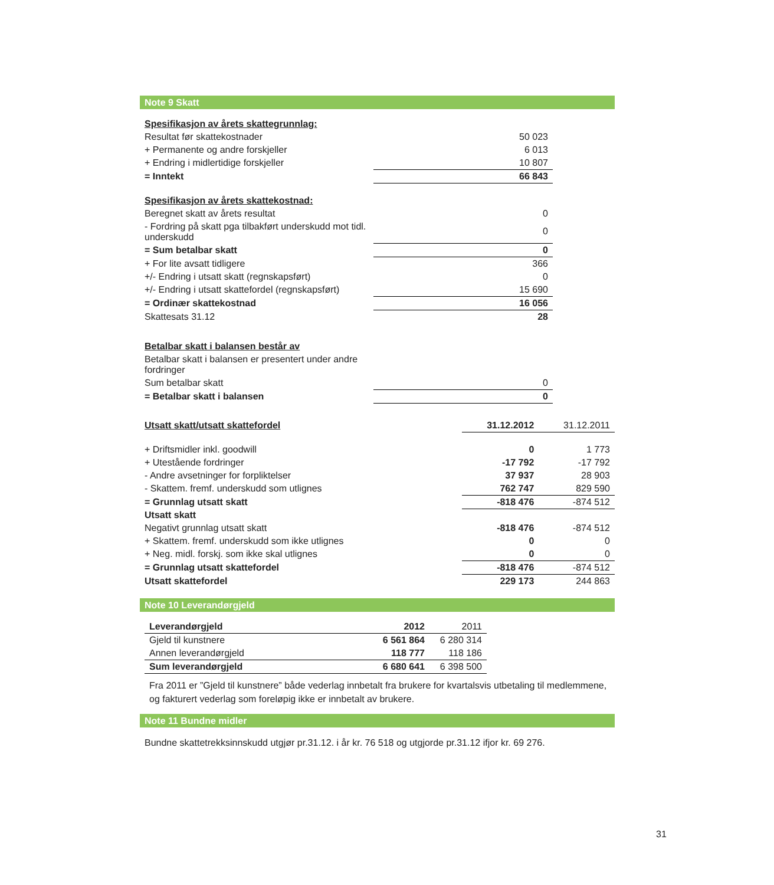Note 9 Skatt
| Spesifikasjon av årets skattegrunnlag: | |
| Resultat før skattekostnader | 50 023 |
| + Permanente og andre forskjeller | 6 013 |
| + Endring i midlertidige forskjeller | 10 807 |
| = Inntekt | 66 843 |
| Spesifikasjon av årets skattekostnad: | |
| Beregnet skatt av årets resultat | 0 |
| - Fordring på skatt pga tilbakført underskudd mot tidl. underskudd | 0 |
| = Sum betalbar skatt | 0 |
| + For lite avsatt tidligere | 366 |
| +/- Endring i utsatt skatt (regnskapsført) | 0 |
| +/- Endring i utsatt skattefordel (regnskapsført) | 15 690 |
| = Ordinær skattekostnad | 16 056 |
| Skattesats 31.12 | 28 |
| Betalbar skatt i balansen består av | |
| Betalbar skatt i balansen er presentert under andre fordringer | |
| Sum betalbar skatt | 0 |
| = Betalbar skatt i balansen | 0 |
| Utsatt skatt/utsatt skattefordel | 31.12.2012 | 31.12.2011 |
| + Driftsmidler inkl. goodwill | 0 | 1 773 |
| + Utestående fordringer | -17 792 | -17 792 |
| - Andre avsetninger for forpliktelser | 37 937 | 28 903 |
| - Skattem. fremf. underskudd som utlignes | 762 747 | 829 590 |
| = Grunnlag utsatt skatt | -818 476 | -874 512 |
| Utsatt skatt | | |
| Negativt grunnlag utsatt skatt | -818 476 | -874 512 |
| + Skattem. fremf. underskudd som ikke utlignes | 0 | 0 |
| + Neg. midl. forskj. som ikke skal utlignes | 0 | 0 |
| = Grunnlag utsatt skattefordel | -818 476 | -874 512 |
| Utsatt skattefordel | 229 173 | 244 863 |
Note 10 Leverandørgjeld
| Leverandørgjeld | 2012 | 2011 |
| Gjeld til kunstnere | 6 561 864 | 6 280 314 |
| Annen leverandørgjeld | 118 777 | 118 186 |
| Sum leverandørgjeld | 6 680 641 | 6 398 500 |
Fra 2011 er ”Gjeld til kunstnere” både vederlag innbetalt fra brukere for kvartalsvis utbetaling til medlemmene, og fakturert vederlag som foreløpig ikke er innbetalt av brukere.
Note 11 Bundne midler
Bundne skattetrekksinnskudd utgjør pr.31.12. i år kr. 76 518 og utgjorde pr.31.12 ifjor kr. 69 276.
31